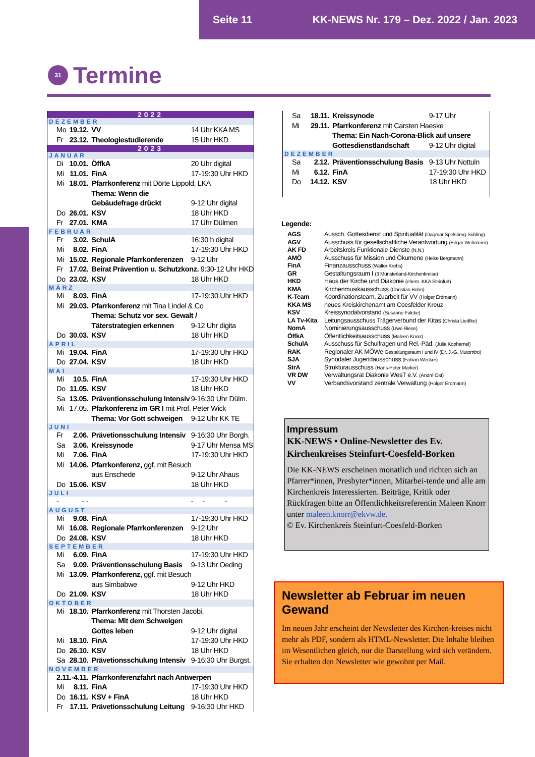Seite 11 KK-NEWS Nr. 179 – Dez. 2022 / Jan. 2023
31
Termine
| 2022 | | | |
| DEZEMBER | | | |
| Mo | 19.12. | VV | 14 Uhr KKA MS |
| Fr | 23.12. | Theologiestudierende | 15 Uhr HKD |
| 2023 | | | |
| JANUAR | | | |
| Di | 10.01. | ÖffkA | 20 Uhr digital |
| Mi | 11.01. | FinA | 17-19:30 Uhr HKD |
| Mi | 18.01. | Pfarrkonferenz mit Dörte Lippold, LKA | |
| | | Thema: Wenn die | |
| | | Gebäudefrage drückt | 9-12 Uhr digital |
| Do | 26.01. | KSV | 18 Uhr HKD |
| Fr | 27.01. | KMA | 17 Uhr Dülmen |
| FEBRUAR | | | |
| Fr | 3.02. | SchulA | 16:30 h digital |
| Mi | 8.02. | FinA | 17-19:30 Uhr HKD |
| Mi | 15.02. | Regionale Pfarrkonferenzen | 9-12 Uhr |
| Fr | 17.02. | Beirat Prävention u. Schutzkonz. 9:30-12 Uhr HKD | |
| Do | 23.02. | KSV | 18 Uhr HKD |
| MÄRZ | | | |
| Mi | 8.03. | FinA | 17-19:30 Uhr HKD |
| Mi | 29.03. | Pfarrkonferenz mit Tina Lindel & Co | |
| | | Thema: Schutz vor sex. Gewalt / | |
| | | Täterstrategien erkennen | 9-12 Uhr digita |
| Do | 30.03. | KSV | 18 Uhr HKD |
| APRIL | | | |
| Mi | 19.04. | FinA | 17-19:30 Uhr HKD |
| Do | 27.04. | KSV | 18 Uhr HKD |
| MAI | | | |
| Mi | 10.5. | FinA | 17-19:30 Uhr HKD |
| Do | 11.05. | KSV | 18 Uhr HKD |
| Sa | 13.05. | Präventionsschulung Intensiv | 9-16:30 Uhr Dülm. |
| Mi | 17.05. | Pfarkonferenz im GR I mit Prof. Peter Wick | |
| | | Thema: Vor Gott schweigen | 9-12 Uhr KK TE |
| JUNI | | | |
| Fr | 2.06. | Prävetionsschulung Intensiv | 9-16:30 Uhr Borgh. |
| Sa | 3.06. | Kreissynode | 9-17 Uhr Mensa MS |
| Mi | 7.06. | FinA | 17-19:30 Uhr HKD |
| Mi | 14.06. | Pfarrkonferenz, ggf. mit Besuch | |
| | | aus Enschede | 9-12 Uhr Ahaus |
| Do | 15.06. | KSV | 18 Uhr HKD |
| JULI | | | |
| - | - - | | - - - |
| AUGUST | | | |
| Mi | 9.08. | FinA | 17-19:30 Uhr HKD |
| Mi | 16.08. | Regionale Pfarrkonferenzen | 9-12 Uhr |
| Do | 24.08. | KSV | 18 Uhr HKD |
| SEPTEMBER | | | |
| Mi | 6.09. | FinA | 17-19:30 Uhr HKD |
| Sa | 9.09. | Präventionsschulung Basis | 9-13 Uhr Oeding |
| Mi | 13.09. | Pfarrkonferenz, ggf. mit Besuch | |
| | | aus Simbabwe | 9-12 Uhr HKD |
| Do | 21.09. | KSV | 18 Uhr HKD |
| OKTOBER | | | |
| Mi | 18.10. | Pfarrkonferenz mit Thorsten Jacobi, | |
| | | Thema: Mit dem Schweigen | |
| | | Gottes leben | 9-12 Uhr digital |
| Mi | 18.10. | FinA | 17-19:30 Uhr HKD |
| Do | 26.10. | KSV | 18 Uhr HKD |
| Sa | 28.10. | Prävetionsschulung Intensiv | 9-16:30 Uhr Burgst. |
| NOVEMBER | | | |
| 2.11.-4.11. | | Pfarrkonferenzfahrt nach Antwerpen | |
| Mi | 8.11. | FinA | 17-19:30 Uhr HKD |
| Do | 16.11. | KSV + FinA | 18 Uhr HKD |
| Fr | 17.11. | Prävetionsschulung Leitung | 9-16:30 Uhr HKD |
| Sa | 18.11. | Kreissynode | 9-17 Uhr |
| Mi | 29.11. | Pfarrkonferenz mit Carsten Haeske | |
| | | Thema: Ein Nach-Corona-Blick auf unsere | |
| | | Gottesdienstlandschaft | 9-12 Uhr digital |
| DEZEMBER | | | |
| Sa | 2.12. | Präventionsschulung Basis | 9-13 Uhr Nottuln |
| Mi | 6.12. | FinA | 17-19:30 Uhr HKD |
| Do | 14.12. | KSV | 18 Uhr HKD |
Legende:
| AGS | Aussch. Gottesdienst und Spiritualität (Dagmar Spelsberg-Sühling) |
| AGV | Ausschuss für gesellschaftliche Verantwortung (Edgar Wehmeier) |
| AK FD | Arbeitskreis Funktionale Dienste (N.N.) |
| AMÖ | Ausschuss für Mission und Ökumene (Heike Bergmann) |
| FinA | Finanzausschuss (Walter Krebs) |
| GR | Gestaltungsraum I (3 Münsterland-Kirchenkreise) |
| HKD | Haus der Kirche und Diakonie (ehem. KKA Steinfurt) |
| KMA | Kirchenmusikausschuss (Christian Bohn) |
| K-Team | Koordinationsteam, Zuarbeit für VV (Holger Erdmann) |
| KKA MS | neues Kreiskirchenamt am Coesfelder Kreuz |
| KSV | Kreissynodalvorstand (Susanne Falcke) |
| LA Tv-Kita | Leitungsausschuss Trägerverbund der Kitas (Christa Liedtke) |
| NomA | Nominierungsausschuss (Uwe Riese) |
| ÖffkA | Öffentlichkeitsausschuss (Maleen Knorr) |
| SchulA | Ausschuss für Schulfragen und Rel.-Päd. (Julia Kophamel) |
| RAK | Regionaler AK MÖWe Gestaltungsraum I und IV (Dr. J.-G. Mutombo) |
| SJA | Synodaler Jugendausschuss (Fabian Wecker) |
| StrA | Strukturausschuss (Hans-Peter Marker) |
| VR DW | Verwaltungsrat Diakonie WesT e.V. (André Ost) |
| VV | Verbandsvorstand zentrale Verwaltung (Holger Erdmann) |
Impressum
KK-NEWS • Online-Newsletter des Ev. Kirchenkreises Steinfurt-Coesfeld-Borken
Die KK-NEWS erscheinen monatlich und richten sich an Pfarrer*innen, Presbyter*innen, Mitarbei-tende und alle am Kirchenkreis Interessierten. Beiträge, Kritik oder Rückfragen bitte an Öffentlichkeitsreferentin Maleen Knorr unter maleen.knorr@ekvw.de.
© Ev. Kirchenkreis Steinfurt-Coesfeld-Borken
Newsletter ab Februar im neuen Gewand
Im neuen Jahr erscheint der Newsletter des Kirchen-kreises nicht mehr als PDF, sondern als HTML-Newsletter. Die Inhalte bleiben im Wesentlichen gleich, nur die Darstellung wird sich verändern.
Sie erhalten den Newsletter wie gewohnt per Mail.